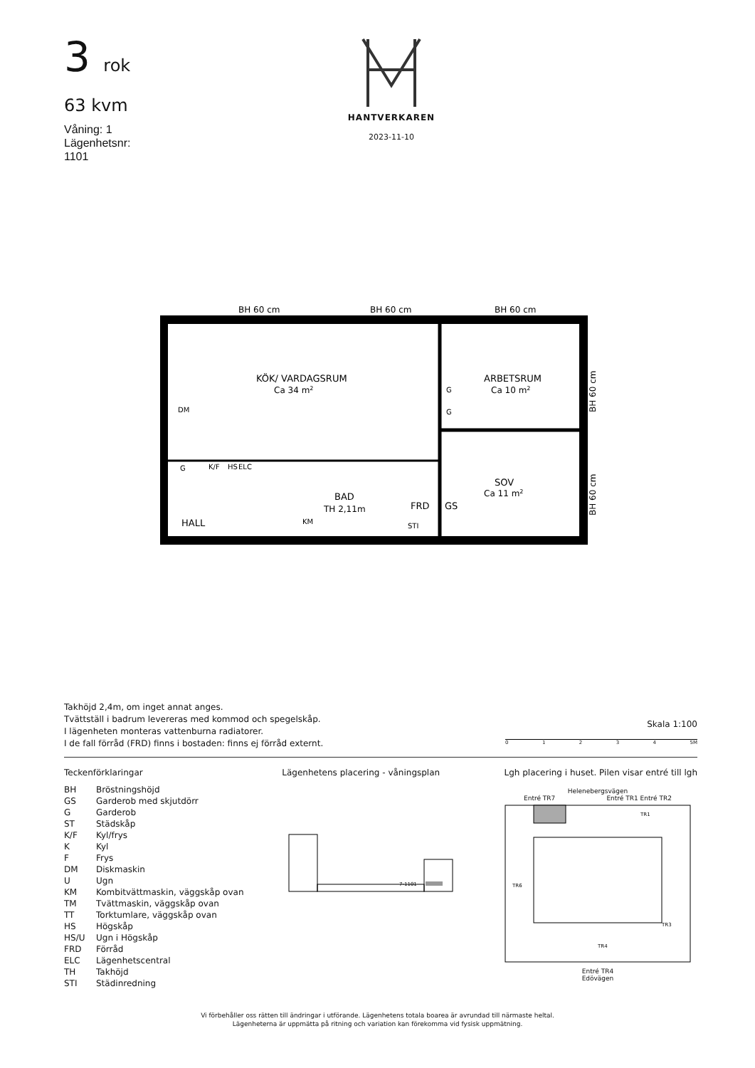3 rok
63 kvm
Våning: 1
Lägenhetsnr:
1101
HANTVERKAREN
2023-11-10
BH 60 cm
BH 60 cm
BH 60 cm
KÖK/ VARDAGSRUM
Ca 34 m2
ARBETSRUM
Ca 10 m2
SOV
Ca 11 m2
BAD
TH 2,11m
FRD
GS
HALL
DM
G
K/F
HS
ELC
G
G
KM
STI
BH 60 cm
BH 60 cm
Takhöjd 2,4m, om inget annat anges.
Tvättställ i badrum levereras med kommod och spegelskåp.
I lägenheten monteras vattenburna radiatorer.
I de fall förråd (FRD) finns i bostaden: finns ej förråd externt.
Skala 1:100
01234 5M
Teckenförklaringar
| BH | Bröstningshöjd |
| GS | Garderob med skjutdörr |
| G | Garderob |
| ST | Städskåp |
| K/F | Kyl/frys |
| K | Kyl |
| F | Frys |
| DM | Diskmaskin |
| U | Ugn |
| KM | Kombitvättmaskin, väggskåp ovan |
| TM | Tvättmaskin, väggskåp ovan |
| TT | Torktumlare, väggskåp ovan |
| HS | Högskåp |
| HS/U | Ugn i Högskåp |
| FRD | Förråd |
| ELC | Lägenhetscentral |
| TH | Takhöjd |
| STI | Städinredning |
Lägenhetens placering - våningsplan
7-1101
Lgh placering i huset. Pilen visar entré till lgh
Helenebergsvägen
Entré TR7 Entré TR1 Entré TR2
TR1
TR6
TR3
TR4
Entré TR4
Edövägen
Vi förbehåller oss rätten till ändringar i utförande. Lägenhetens totala boarea är avrundad till närmaste heltal.
Lägenheterna är uppmätta på ritning och variation kan förekomma vid fysisk uppmätning.